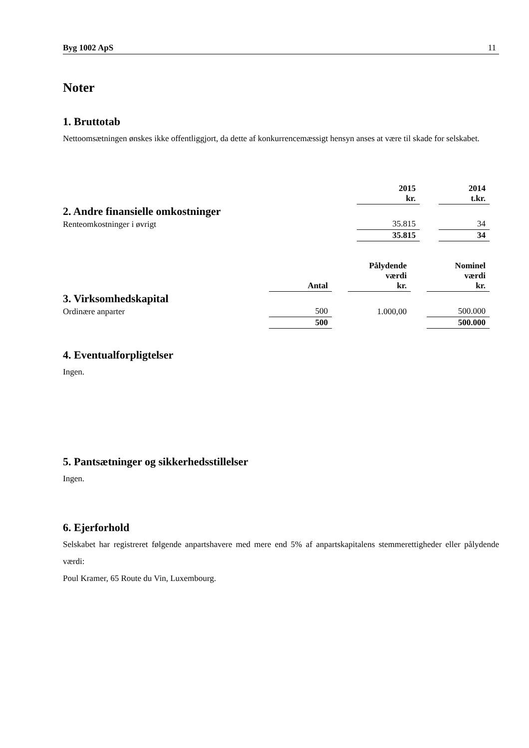Byg 1002 ApS 11
Noter
1. Bruttotab
Nettoomsætningen ønskes ikke offentliggjort, da dette af konkurrencemæssigt hensyn anses at være til skade for selskabet.
| | 2015 kr. | | 2014 t.kr. |
| 2. Andre finansielle omkostninger | | | |
| Renteomkostninger i øvrigt | 35.815 | | 34 |
| | 35.815 | | 34 |
| | Antal | | Pålydende værdi kr. | | Nominel værdi kr. |
| 3. Virksomhedskapital | | | | | |
| Ordinære anparter | 500 | | 1.000,00 | | 500.000 |
| | 500 | | | | 500.000 |
4. Eventualforpligtelser
Ingen.
5. Pantsætninger og sikkerhedsstillelser
Ingen.
6. Ejerforhold
Selskabet har registreret følgende anpartshavere med mere end 5% af anpartskapitalens stemmerettigheder eller pålydende værdi:
Poul Kramer, 65 Route du Vin, Luxembourg.